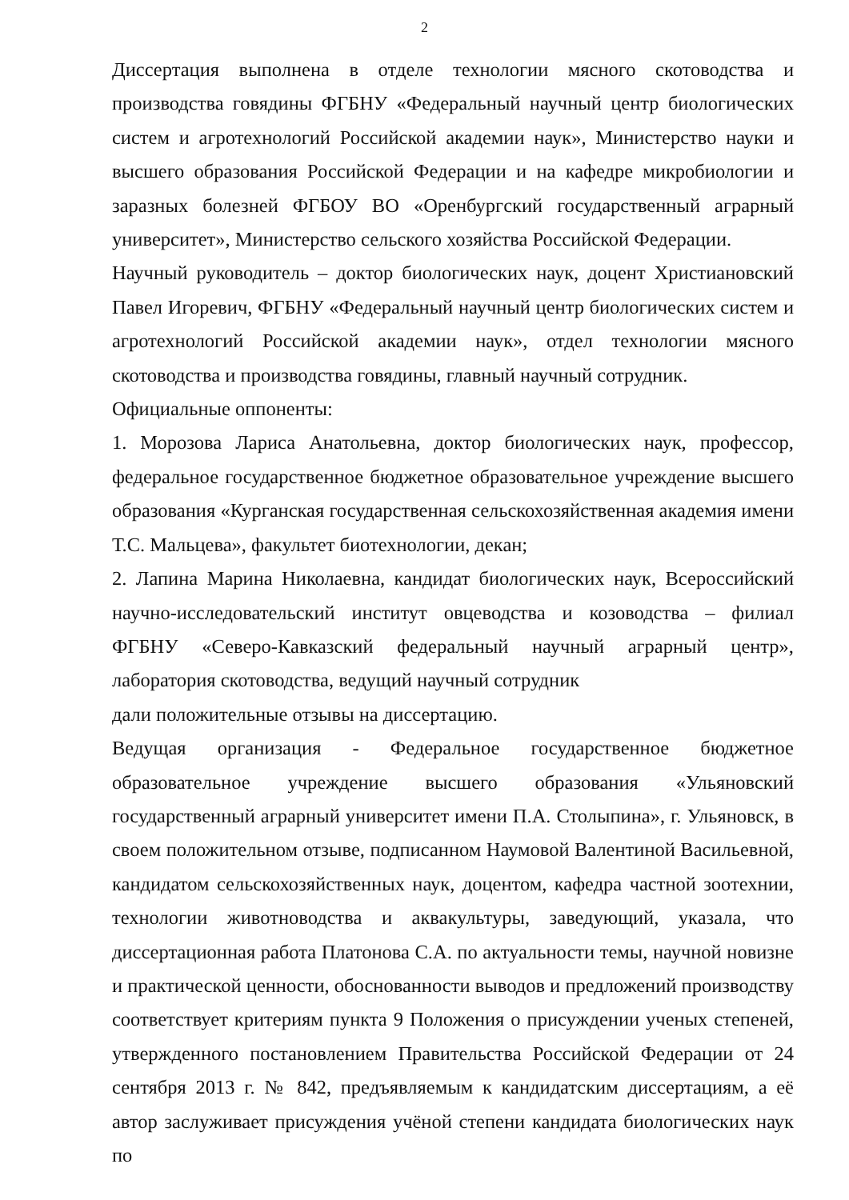2
Диссертация выполнена в отделе технологии мясного скотоводства и производства говядины ФГБНУ «Федеральный научный центр биологических систем и агротехнологий Российской академии наук», Министерство науки и высшего образования Российской Федерации и на кафедре микробиологии и заразных болезней ФГБОУ ВО «Оренбургский государственный аграрный университет», Министерство сельского хозяйства Российской Федерации.
Научный руководитель – доктор биологических наук, доцент Христиановский Павел Игоревич, ФГБНУ «Федеральный научный центр биологических систем и агротехнологий Российской академии наук», отдел технологии мясного скотоводства и производства говядины, главный научный сотрудник.
Официальные оппоненты:
1. Морозова Лариса Анатольевна, доктор биологических наук, профессор, федеральное государственное бюджетное образовательное учреждение высшего образования «Курганская государственная сельскохозяйственная академия имени Т.С. Мальцева», факультет биотехнологии, декан;
2. Лапина Марина Николаевна, кандидат биологических наук, Всероссийский научно-исследовательский институт овцеводства и козоводства – филиал ФГБНУ «Северо-Кавказский федеральный научный аграрный центр», лаборатория скотоводства, ведущий научный сотрудник
дали положительные отзывы на диссертацию.
Ведущая организация - Федеральное государственное бюджетное образовательное учреждение высшего образования «Ульяновский государственный аграрный университет имени П.А. Столыпина», г. Ульяновск, в своем положительном отзыве, подписанном Наумовой Валентиной Васильевной, кандидатом сельскохозяйственных наук, доцентом, кафедра частной зоотехнии, технологии животноводства и аквакультуры, заведующий, указала, что диссертационная работа Платонова С.А. по актуальности темы, научной новизне и практической ценности, обоснованности выводов и предложений производству соответствует критериям пункта 9 Положения о присуждении ученых степеней, утвержденного постановлением Правительства Российской Федерации от 24 сентября 2013 г. № 842, предъявляемым к кандидатским диссертациям, а её автор заслуживает присуждения учёной степени кандидата биологических наук по